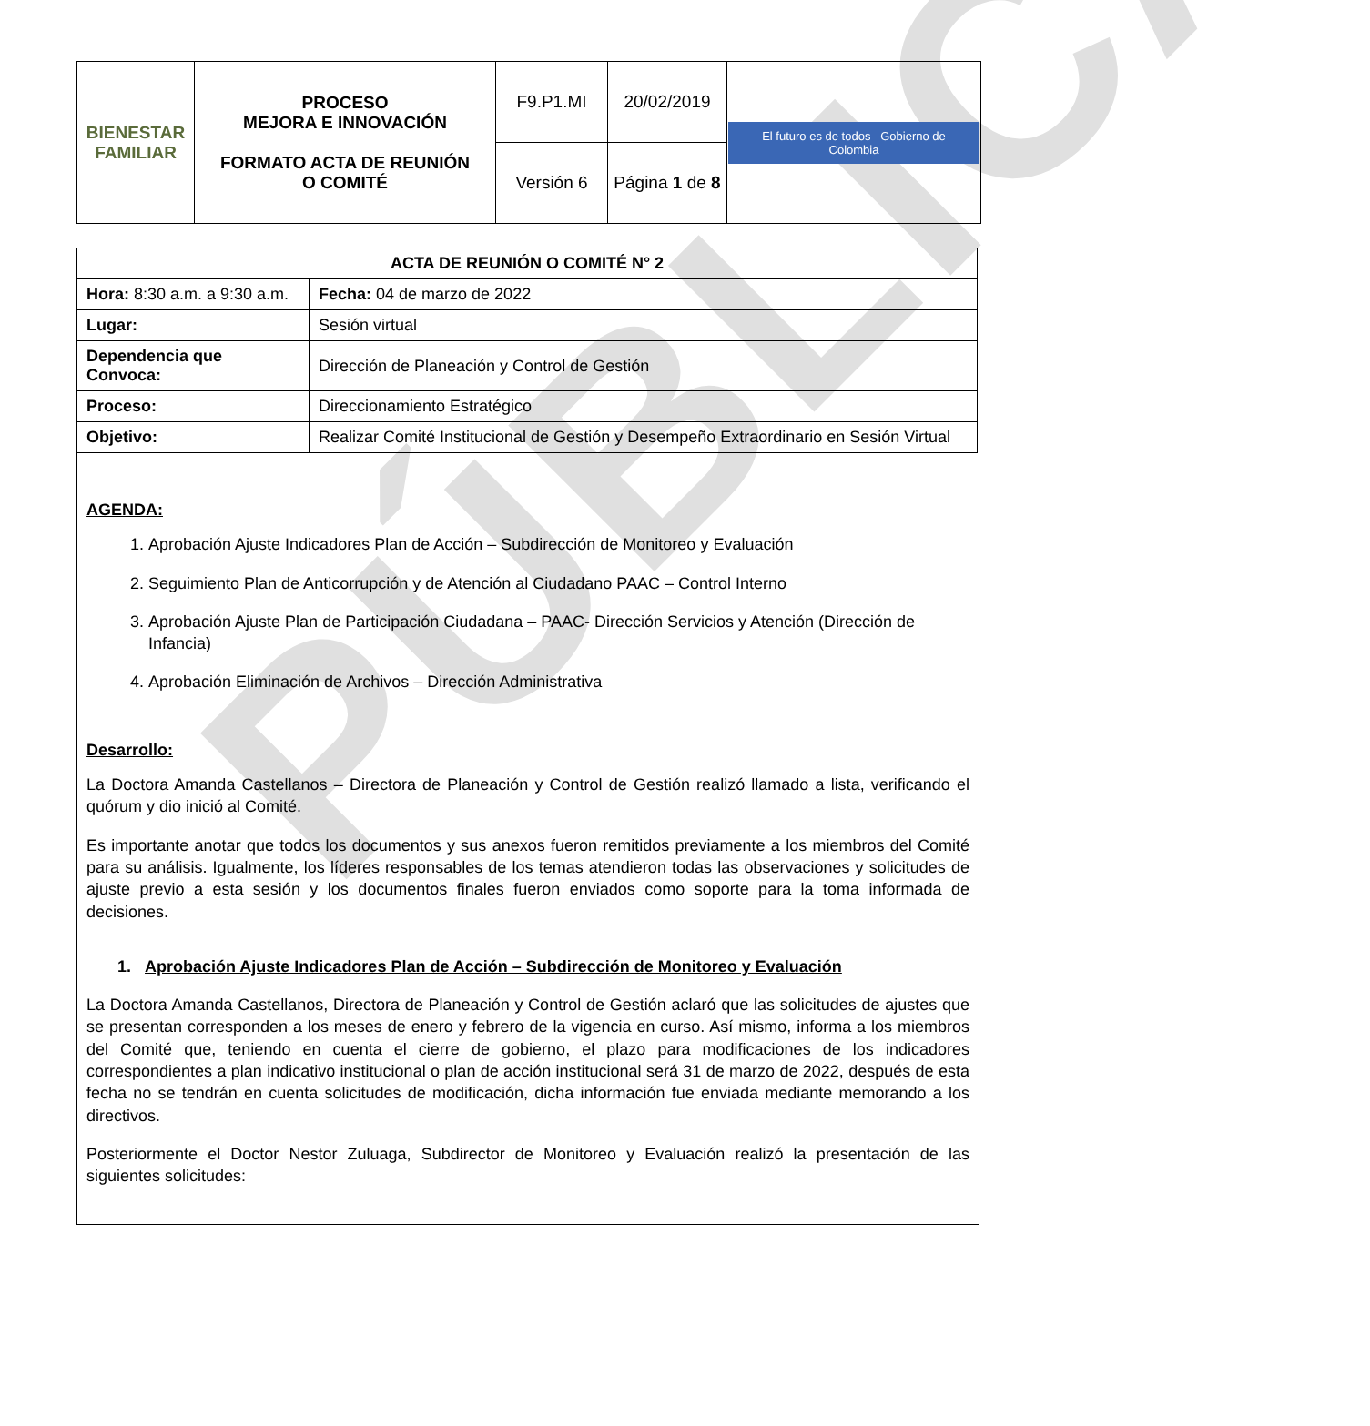PÚBLICA
| BIENESTAR FAMILIAR | PROCESO MEJORA E INNOVACIÓN FORMATO ACTA DE REUNIÓN O COMITÉ | F9.P1.MI | 20/02/2019 | El futuro es de todos Gobierno de Colombia |
| | | Versión 6 | Página 1 de 8 | |
| ACTA DE REUNIÓN O COMITÉ N° 2 | | |
| Hora: 8:30 a.m. a 9:30 a.m. | | Fecha: 04 de marzo de 2022 |
| Lugar: | Sesión virtual | |
| Dependencia que Convoca: | Dirección de Planeación y Control de Gestión | |
| Proceso: | Direccionamiento Estratégico | |
| Objetivo: | Realizar Comité Institucional de Gestión y Desempeño Extraordinario en Sesión Virtual | |
AGENDA:
1. Aprobación Ajuste Indicadores Plan de Acción – Subdirección de Monitoreo y Evaluación
2. Seguimiento Plan de Anticorrupción y de Atención al Ciudadano PAAC – Control Interno
3. Aprobación Ajuste Plan de Participación Ciudadana – PAAC- Dirección Servicios y Atención (Dirección de Infancia)
4. Aprobación Eliminación de Archivos – Dirección Administrativa
Desarrollo:
La Doctora Amanda Castellanos – Directora de Planeación y Control de Gestión realizó llamado a lista, verificando el quórum y dio inició al Comité.
Es importante anotar que todos los documentos y sus anexos fueron remitidos previamente a los miembros del Comité para su análisis. Igualmente, los líderes responsables de los temas atendieron todas las observaciones y solicitudes de ajuste previo a esta sesión y los documentos finales fueron enviados como soporte para la toma informada de decisiones.
1. Aprobación Ajuste Indicadores Plan de Acción – Subdirección de Monitoreo y Evaluación
La Doctora Amanda Castellanos, Directora de Planeación y Control de Gestión aclaró que las solicitudes de ajustes que se presentan corresponden a los meses de enero y febrero de la vigencia en curso. Así mismo, informa a los miembros del Comité que, teniendo en cuenta el cierre de gobierno, el plazo para modificaciones de los indicadores correspondientes a plan indicativo institucional o plan de acción institucional será 31 de marzo de 2022, después de esta fecha no se tendrán en cuenta solicitudes de modificación, dicha información fue enviada mediante memorando a los directivos.
Posteriormente el Doctor Nestor Zuluaga, Subdirector de Monitoreo y Evaluación realizó la presentación de las siguientes solicitudes: